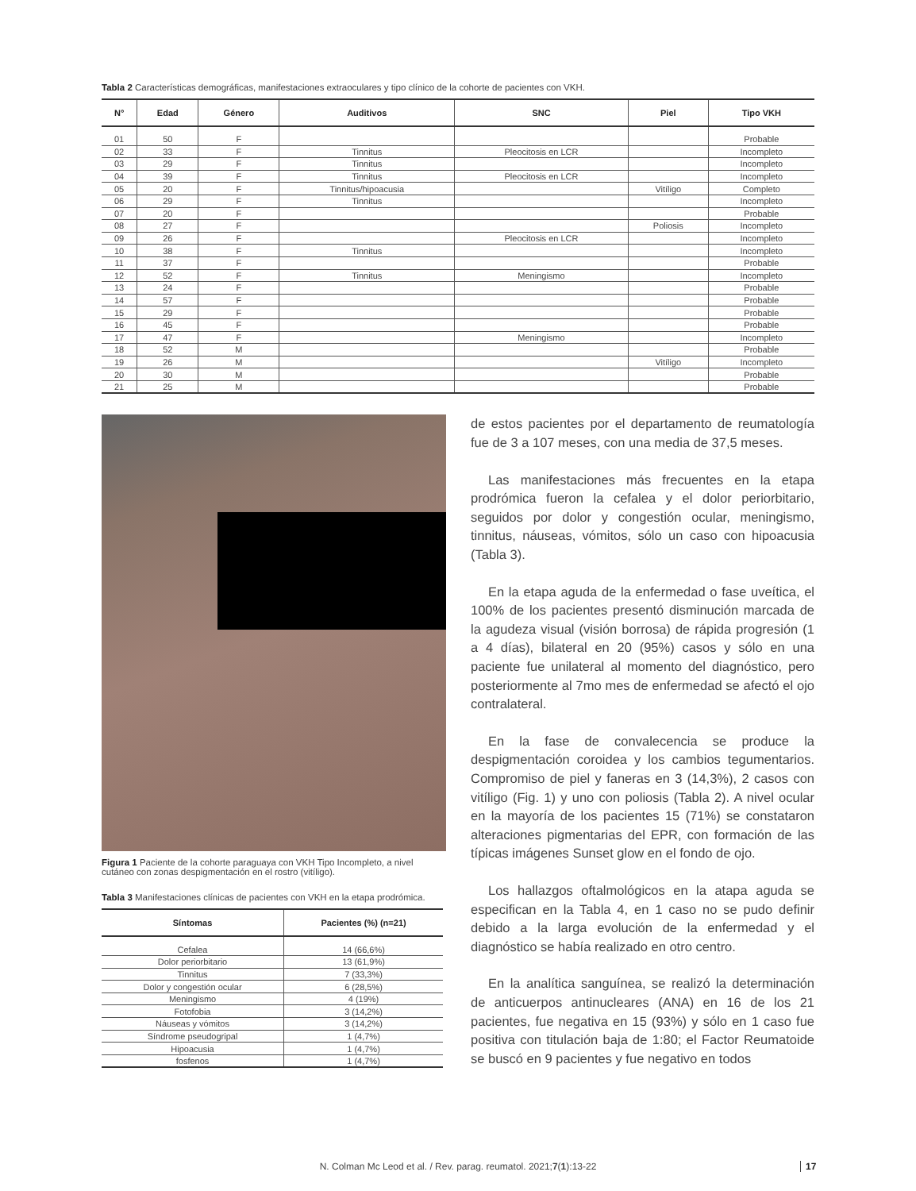Tabla 2 Características demográficas, manifestaciones extraoculares y tipo clínico de la cohorte de pacientes con VKH.
| N° | Edad | Género | Auditivos | SNC | Piel | Tipo VKH |
| --- | --- | --- | --- | --- | --- | --- |
| 01 | 50 | F | | | | Probable |
| 02 | 33 | F | Tinnitus | Pleocitosis en LCR | | Incompleto |
| 03 | 29 | F | Tinnitus | | | Incompleto |
| 04 | 39 | F | Tinnitus | Pleocitosis en LCR | | Incompleto |
| 05 | 20 | F | Tinnitus/hipoacusia | | Vitíligo | Completo |
| 06 | 29 | F | Tinnitus | | | Incompleto |
| 07 | 20 | F | | | | Probable |
| 08 | 27 | F | | | Poliosis | Incompleto |
| 09 | 26 | F | | Pleocitosis en LCR | | Incompleto |
| 10 | 38 | F | Tinnitus | | | Incompleto |
| 11 | 37 | F | | | | Probable |
| 12 | 52 | F | Tinnitus | Meningismo | | Incompleto |
| 13 | 24 | F | | | | Probable |
| 14 | 57 | F | | | | Probable |
| 15 | 29 | F | | | | Probable |
| 16 | 45 | F | | | | Probable |
| 17 | 47 | F | | Meningismo | | Incompleto |
| 18 | 52 | M | | | | Probable |
| 19 | 26 | M | | | Vitíligo | Incompleto |
| 20 | 30 | M | | | | Probable |
| 21 | 25 | M | | | | Probable |
Figura 1 Paciente de la cohorte paraguaya con VKH Tipo Incompleto, a nivel cutáneo con zonas despigmentación en el rostro (vitíligo).
Tabla 3 Manifestaciones clínicas de pacientes con VKH en la etapa prodrómica.
| Síntomas | Pacientes (%) (n=21) |
| --- | --- |
| Cefalea | 14 (66,6%) |
| Dolor periorbitario | 13 (61,9%) |
| Tinnitus | 7 (33,3%) |
| Dolor y congestión ocular | 6 (28,5%) |
| Meningismo | 4 (19%) |
| Fotofobia | 3 (14,2%) |
| Náuseas y vómitos | 3 (14,2%) |
| Síndrome pseudogripal | 1 (4,7%) |
| Hipoacusia | 1 (4,7%) |
| fosfenos | 1 (4,7%) |
de estos pacientes por el departamento de reumatología fue de 3 a 107 meses, con una media de 37,5 meses.
Las manifestaciones más frecuentes en la etapa prodrómica fueron la cefalea y el dolor periorbitario, seguidos por dolor y congestión ocular, meningismo, tinnitus, náuseas, vómitos, sólo un caso con hipoacusia (Tabla 3).
En la etapa aguda de la enfermedad o fase uveítica, el 100% de los pacientes presentó disminución marcada de la agudeza visual (visión borrosa) de rápida progresión (1 a 4 días), bilateral en 20 (95%) casos y sólo en una paciente fue unilateral al momento del diagnóstico, pero posteriormente al 7mo mes de enfermedad se afectó el ojo contralateral.
En la fase de convalecencia se produce la despigmentación coroidea y los cambios tegumentarios. Compromiso de piel y faneras en 3 (14,3%), 2 casos con vitíligo (Fig. 1) y uno con poliosis (Tabla 2). A nivel ocular en la mayoría de los pacientes 15 (71%) se constataron alteraciones pigmentarias del EPR, con formación de las típicas imágenes Sunset glow en el fondo de ojo.
Los hallazgos oftalmológicos en la atapa aguda se especifican en la Tabla 4, en 1 caso no se pudo definir debido a la larga evolución de la enfermedad y el diagnóstico se había realizado en otro centro.
En la analítica sanguínea, se realizó la determinación de anticuerpos antinucleares (ANA) en 16 de los 21 pacientes, fue negativa en 15 (93%) y sólo en 1 caso fue positiva con titulación baja de 1:80; el Factor Reumatoide se buscó en 9 pacientes y fue negativo en todos
N. Colman Mc Leod et al. / Rev. parag. reumatol. 2021;7(1):13-22 17